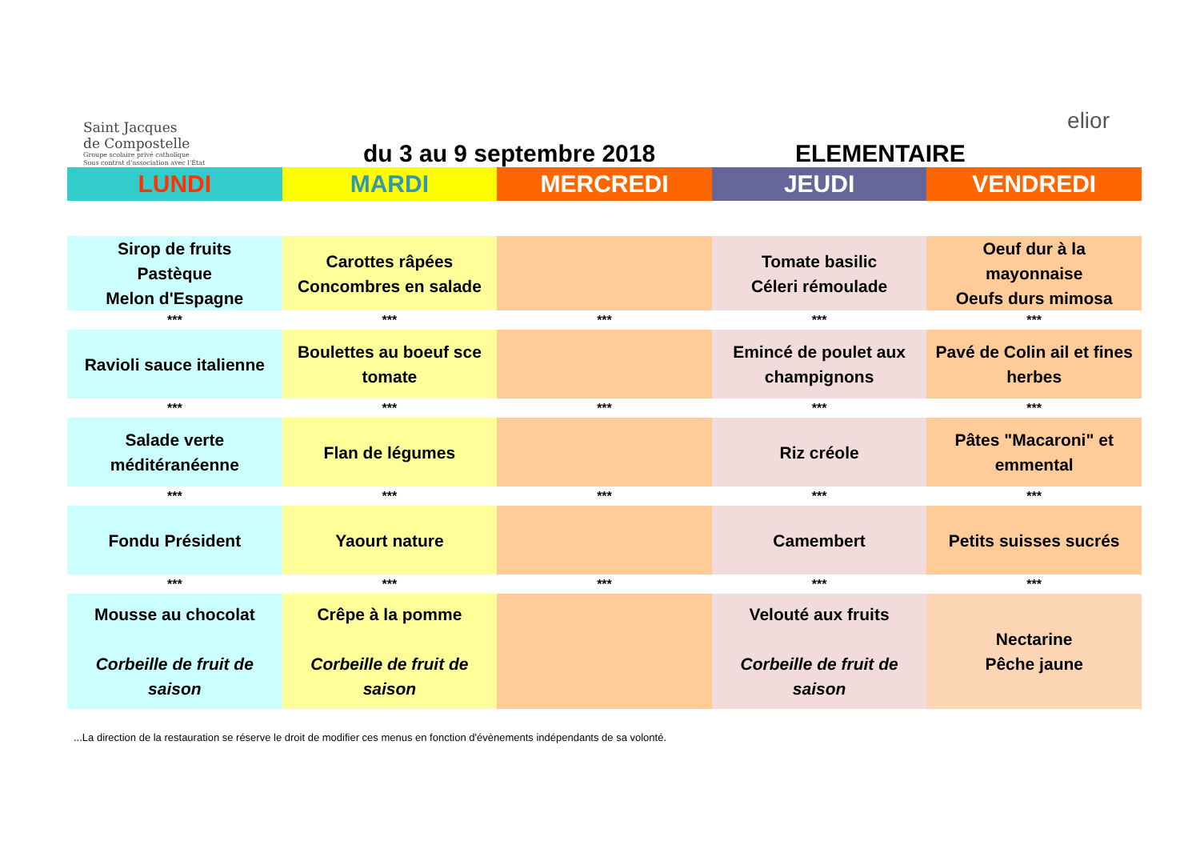Saint Jacques
de Compostelle
Groupe scolaire privé catholique
Sous contrat d'association avec l'État
du 3 au 9 septembre 2018
ELEMENTAIRE
elior
| LUNDI | MARDI | MERCREDI | JEUDI | VENDREDI |
| --- | --- | --- | --- | --- |
| Sirop de fruits Pastèque Melon d'Espagne | Carottes râpées Concombres en salade | | Tomate basilic Céleri rémoulade | Oeuf dur à la mayonnaise Oeufs durs mimosa |
| *** | *** | *** | *** | *** |
| Ravioli sauce italienne | Boulettes au boeuf sce tomate | | Emincé de poulet aux champignons | Pavé de Colin ail et fines herbes |
| *** | *** | *** | *** | *** |
| Salade verte méditéranéenne | Flan de légumes | | Riz créole | Pâtes "Macaroni" et emmental |
| *** | *** | *** | *** | *** |
| Fondu Président | Yaourt nature | | Camembert | Petits suisses sucrés |
| *** | *** | *** | *** | *** |
| Mousse au chocolat Corbeille de fruit de saison | Crêpe à la pomme Corbeille de fruit de saison | | Velouté aux fruits Corbeille de fruit de saison | Nectarine Pêche jaune |
...La direction de la restauration se réserve le droit de modifier ces menus en fonction d'évènements indépendants de sa volonté.